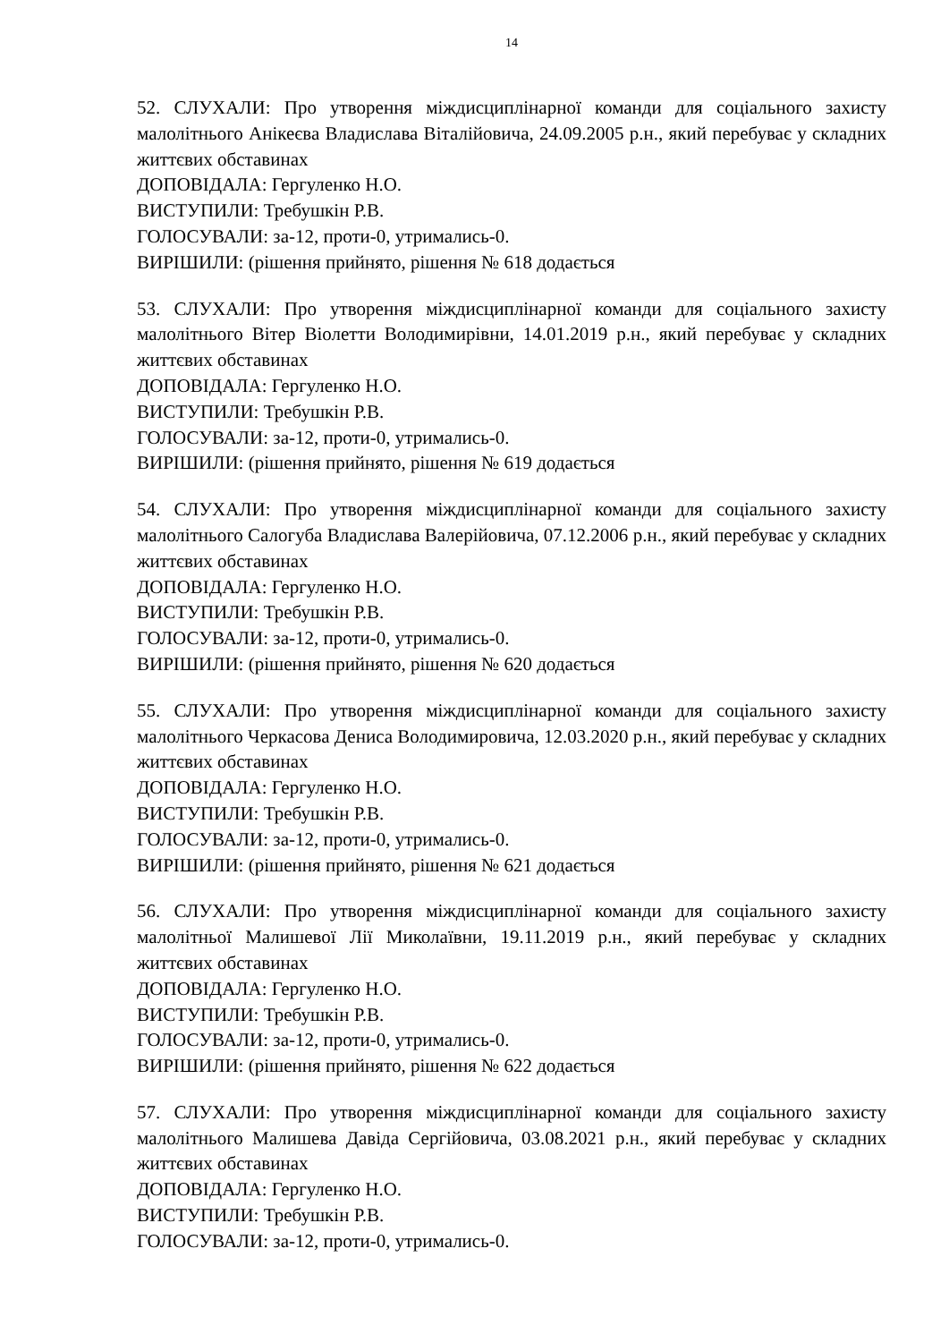14
52. СЛУХАЛИ: Про утворення міждисциплінарної команди для соціального захисту малолітнього Анікеєва Владислава Віталійовича, 24.09.2005 р.н., який перебуває у складних життєвих обставинах
ДОПОВІДАЛА: Гергуленко Н.О.
ВИСТУПИЛИ: Требушкін Р.В.
ГОЛОСУВАЛИ: за-12, проти-0, утримались-0.
ВИРІШИЛИ: (рішення прийнято, рішення № 618 додається
53. СЛУХАЛИ: Про утворення міждисциплінарної команди для соціального захисту малолітнього Вітер Віолетти Володимирівни, 14.01.2019 р.н., який перебуває у складних життєвих обставинах
ДОПОВІДАЛА: Гергуленко Н.О.
ВИСТУПИЛИ: Требушкін Р.В.
ГОЛОСУВАЛИ: за-12, проти-0, утримались-0.
ВИРІШИЛИ: (рішення прийнято, рішення № 619 додається
54. СЛУХАЛИ: Про утворення міждисциплінарної команди для соціального захисту малолітнього Салогуба Владислава Валерійовича, 07.12.2006 р.н., який перебуває у складних життєвих обставинах
ДОПОВІДАЛА: Гергуленко Н.О.
ВИСТУПИЛИ: Требушкін Р.В.
ГОЛОСУВАЛИ: за-12, проти-0, утримались-0.
ВИРІШИЛИ: (рішення прийнято, рішення № 620 додається
55. СЛУХАЛИ: Про утворення міждисциплінарної команди для соціального захисту малолітнього Черкасова Дениса Володимировича, 12.03.2020 р.н., який перебуває у складних життєвих обставинах
ДОПОВІДАЛА: Гергуленко Н.О.
ВИСТУПИЛИ: Требушкін Р.В.
ГОЛОСУВАЛИ: за-12, проти-0, утримались-0.
ВИРІШИЛИ: (рішення прийнято, рішення № 621 додається
56. СЛУХАЛИ: Про утворення міждисциплінарної команди для соціального захисту малолітньої Малишевої Лії Миколаївни, 19.11.2019 р.н., який перебуває у складних життєвих обставинах
ДОПОВІДАЛА: Гергуленко Н.О.
ВИСТУПИЛИ: Требушкін Р.В.
ГОЛОСУВАЛИ: за-12, проти-0, утримались-0.
ВИРІШИЛИ: (рішення прийнято, рішення № 622 додається
57. СЛУХАЛИ: Про утворення міждисциплінарної команди для соціального захисту малолітнього Малишева Давіда Сергійовича, 03.08.2021 р.н., який перебуває у складних життєвих обставинах
ДОПОВІДАЛА: Гергуленко Н.О.
ВИСТУПИЛИ: Требушкін Р.В.
ГОЛОСУВАЛИ: за-12, проти-0, утримались-0.